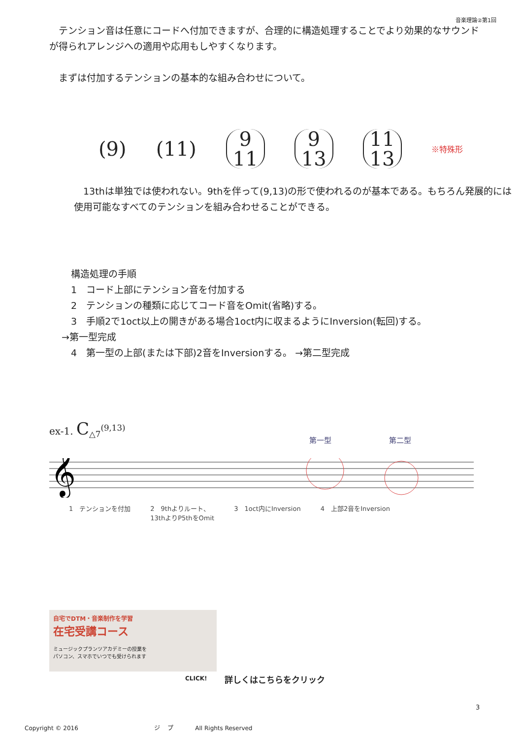音楽理論②第1回
　テンション音は任意にコードへ付加できますが、合理的に構造処理することでより効果的なサウンドが得られアレンジへの適用や応用もしやすくなります。
　まずは付加するテンションの基本的な組み合わせについて。
(9) (11) 9
11 9
13 11
13 ※特殊形
　13thは単独では使われない。9thを伴って(9,13)の形で使われるのが基本である。もちろん発展的には使用可能なすべてのテンションを組み合わせることができる。
　構造処理の手順
　1　コード上部にテンション音を付加する
　2　テンションの種類に応じてコード音をOmit(省略)する。
　3　手順2で1oct以上の開きがある場合1oct内に収まるようにInversion(転回)する。
→第一型完成
　4　第一型の上部(または下部)2音をInversionする。 →第二型完成
ex-1. C<sub>△7</sub><sup>(9,13)</sup>
第一型 第二型
𝄞
1　テンションを付加 2　9thよりルート、
13thよりP5thをOmit 3　1oct内にInversion 4　上部2音をInversion
自宅でDTM・音楽制作を学習
在宅受講コース
ミュージックプランツアカデミーの授業を
パソコン、スマホでいつでも受けられます
CLICK! 詳しくはこちらをクリック
3
Copyright © 2016 ジ　 プ All Rights Reserved